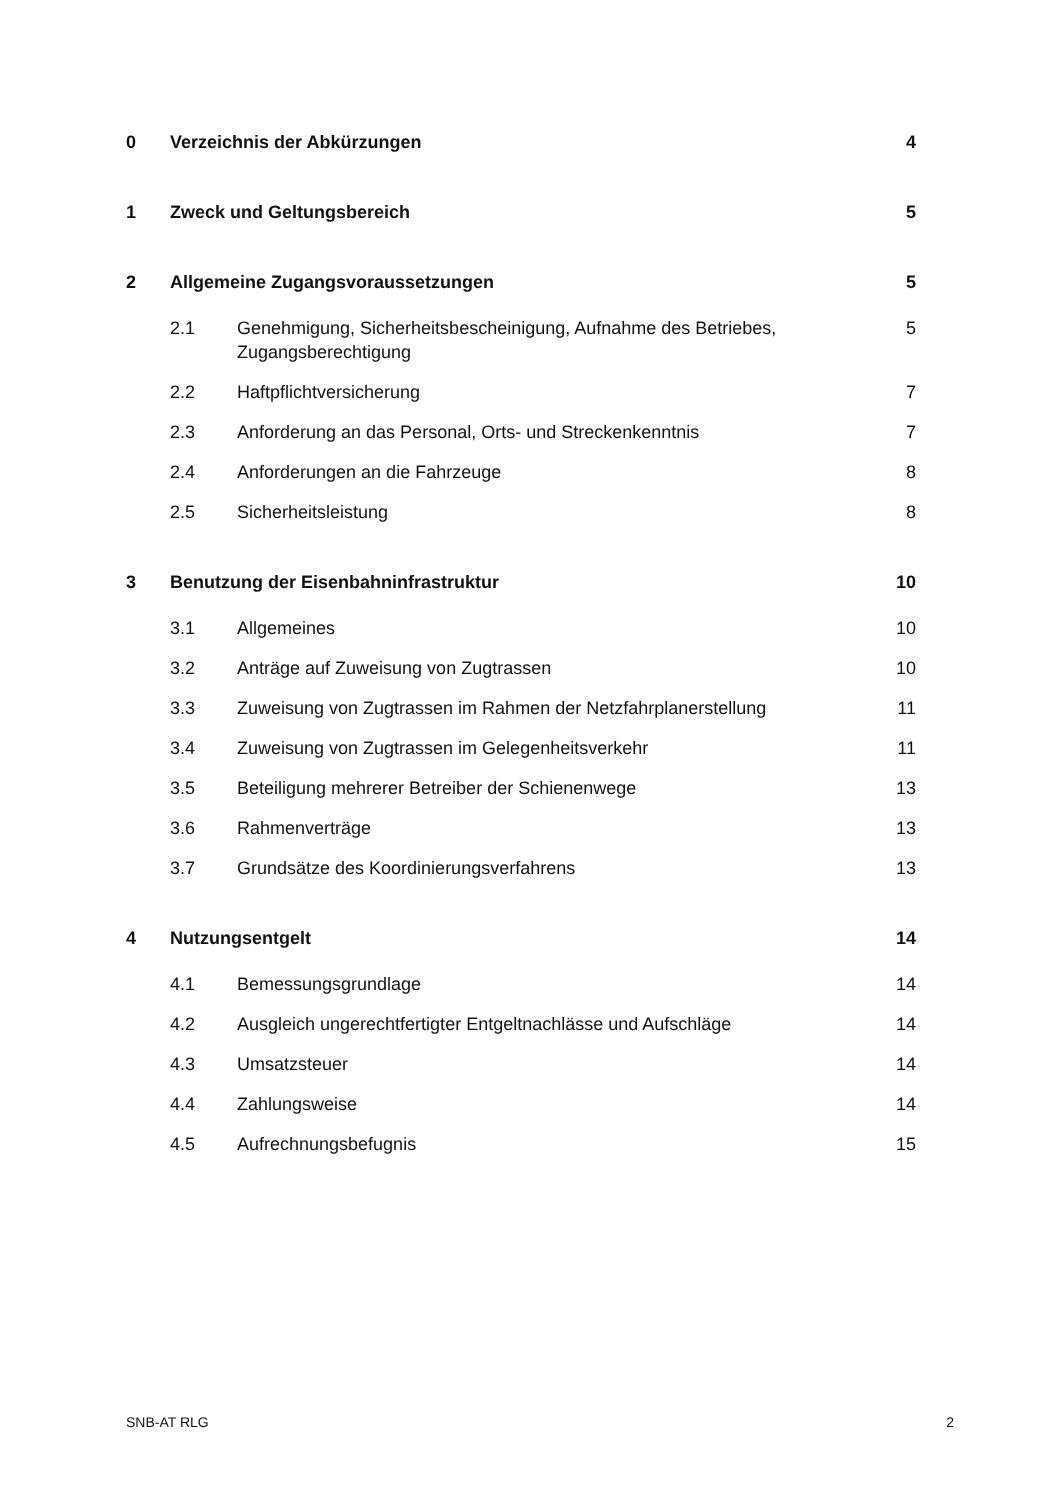0 Verzeichnis der Abkürzungen 4
1 Zweck und Geltungsbereich 5
2 Allgemeine Zugangsvoraussetzungen 5
2.1 Genehmigung, Sicherheitsbescheinigung, Aufnahme des Betriebes, Zugangsberechtigung 5
2.2 Haftpflichtversicherung 7
2.3 Anforderung an das Personal, Orts- und Streckenkenntnis 7
2.4 Anforderungen an die Fahrzeuge 8
2.5 Sicherheitsleistung 8
3 Benutzung der Eisenbahninfrastruktur 10
3.1 Allgemeines 10
3.2 Anträge auf Zuweisung von Zugtrassen 10
3.3 Zuweisung von Zugtrassen im Rahmen der Netzfahrplanerstellung 11
3.4 Zuweisung von Zugtrassen im Gelegenheitsverkehr 11
3.5 Beteiligung mehrerer Betreiber der Schienenwege 13
3.6 Rahmenverträge 13
3.7 Grundsätze des Koordinierungsverfahrens 13
4 Nutzungsentgelt 14
4.1 Bemessungsgrundlage 14
4.2 Ausgleich ungerechtfertigter Entgeltnachlässe und Aufschläge 14
4.3 Umsatzsteuer 14
4.4 Zahlungsweise 14
4.5 Aufrechnungsbefugnis 15
SNB-AT RLG 2